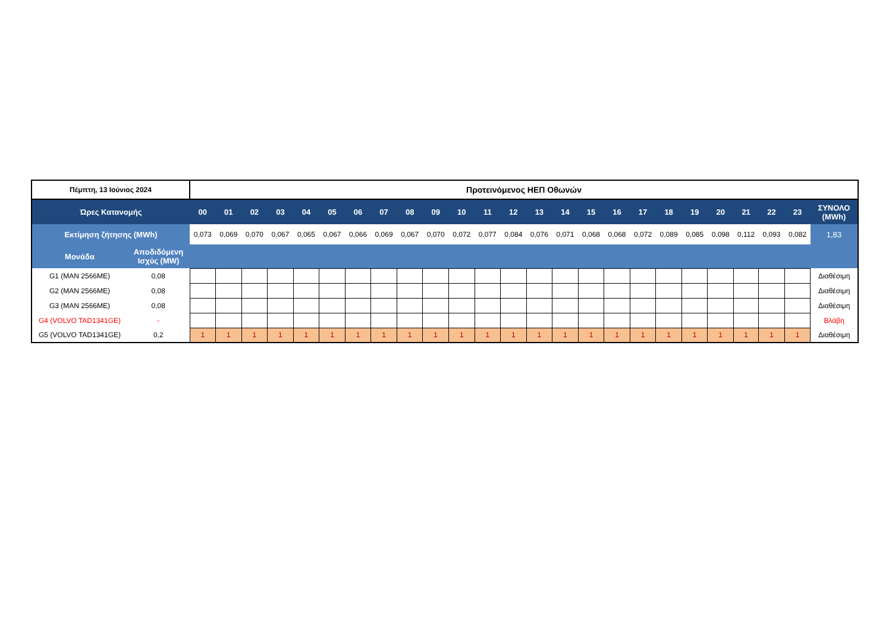| Πέμπτη, 13 Ιούνιος 2024 | | Προτεινόμενος ΗΕΠ Οθωνών | | | | | | | | | | | | | | | | | | | | | | | | |
| --- | --- | --- | --- | --- | --- | --- | --- | --- | --- | --- | --- | --- | --- | --- | --- | --- | --- | --- | --- | --- | --- | --- | --- | --- | --- | --- |
| Ώρες Κατανομής | | 00 | 01 | 02 | 03 | 04 | 05 | 06 | 07 | 08 | 09 | 10 | 11 | 12 | 13 | 14 | 15 | 16 | 17 | 18 | 19 | 20 | 21 | 22 | 23 | ΣΥΝΟΛΟ (MWh) |
| Εκτίμηση ζήτησης (MWh) | | 0,073 | 0,069 | 0,070 | 0,067 | 0,065 | 0,067 | 0,066 | 0,069 | 0,067 | 0,070 | 0,072 | 0,077 | 0,084 | 0,076 | 0,071 | 0,068 | 0,068 | 0,072 | 0,089 | 0,085 | 0,098 | 0,112 | 0,093 | 0,082 | 1,83 |
| Μονάδα | Αποδιδόμενη Ισχύς (MW) | | | | | | | | | | | | | | | | | | | | | | | | | |
| G1 (MAN 2566ME) | 0,08 | | | | | | | | | | | | | | | | | | | | | | | | | Διαθέσιμη |
| G2 (MAN 2566ME) | 0,08 | | | | | | | | | | | | | | | | | | | | | | | | | Διαθέσιμη |
| G3 (MAN 2566ME) | 0,08 | | | | | | | | | | | | | | | | | | | | | | | | | Διαθέσιμη |
| G4 (VOLVO TAD1341GE) | - | | | | | | | | | | | | | | | | | | | | | | | | | Βλάβη |
| G5 (VOLVO TAD1341GE) | 0,2 | 1 | 1 | 1 | 1 | 1 | 1 | 1 | 1 | 1 | 1 | 1 | 1 | 1 | 1 | 1 | 1 | 1 | 1 | 1 | 1 | 1 | 1 | 1 | 1 | Διαθέσιμη |